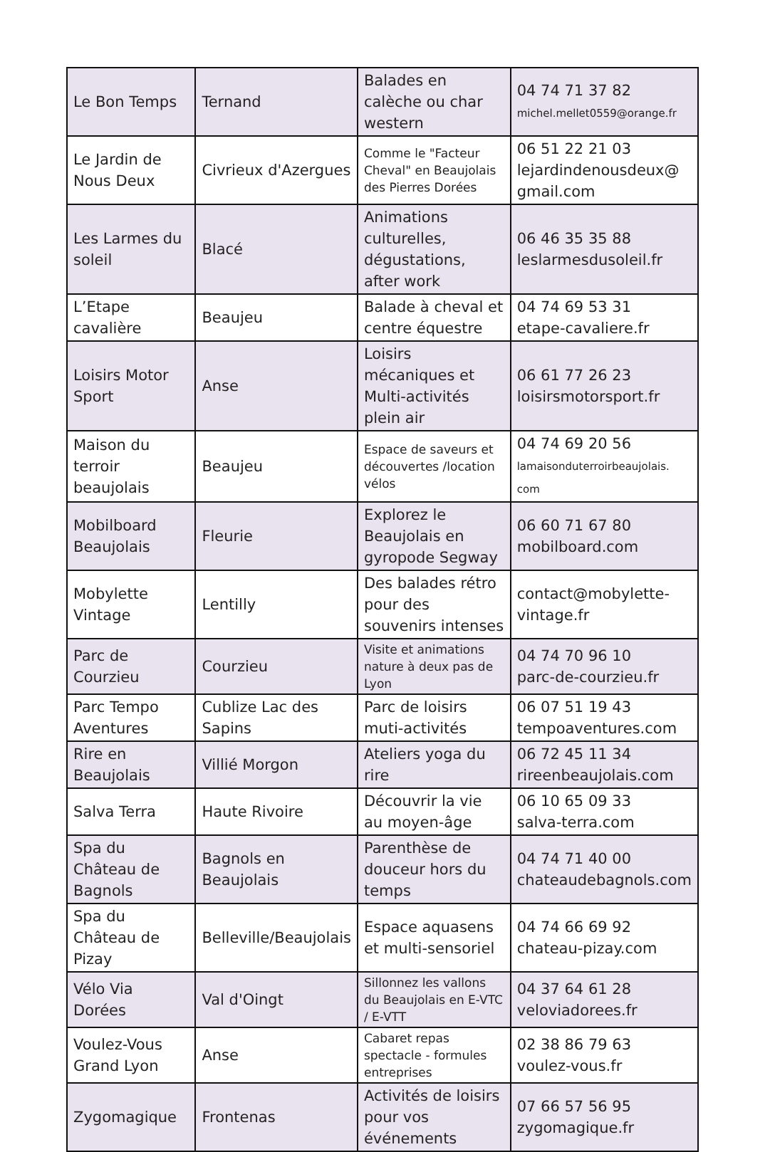| Le Bon Temps | Ternand | Balades en calèche ou char western | 04 74 71 37 82 michel.mellet0559@orange.fr |
| Le Jardin de Nous Deux | Civrieux d'Azergues | Comme le "Facteur Cheval" en Beaujolais des Pierres Dorées | 06 51 22 21 03 lejardindenousdeux@ gmail.com |
| Les Larmes du soleil | Blacé | Animations culturelles, dégustations, after work | 06 46 35 35 88 leslarmesdusoleil.fr |
| L’Etape cavalière | Beaujeu | Balade à cheval et centre équestre | 04 74 69 53 31 etape-cavaliere.fr |
| Loisirs Motor Sport | Anse | Loisirs mécaniques et Multi-activités plein air | 06 61 77 26 23 loisirsmotorsport.fr |
| Maison du terroir beaujolais | Beaujeu | Espace de saveurs et découvertes /location vélos | 04 74 69 20 56 lamaisonduterroirbeaujolais. com |
| Mobilboard Beaujolais | Fleurie | Explorez le Beaujolais en gyropode Segway | 06 60 71 67 80 mobilboard.com |
| Mobylette Vintage | Lentilly | Des balades rétro pour des souvenirs intenses | contact@mobylette-vintage.fr |
| Parc de Courzieu | Courzieu | Visite et animations nature à deux pas de Lyon | 04 74 70 96 10 parc-de-courzieu.fr |
| Parc Tempo Aventures | Cublize Lac des Sapins | Parc de loisirs muti-activités | 06 07 51 19 43 tempoaventures.com |
| Rire en Beaujolais | Villié Morgon | Ateliers yoga du rire | 06 72 45 11 34 rireenbeaujolais.com |
| Salva Terra | Haute Rivoire | Découvrir la vie au moyen-âge | 06 10 65 09 33 salva-terra.com |
| Spa du Château de Bagnols | Bagnols en Beaujolais | Parenthèse de douceur hors du temps | 04 74 71 40 00 chateaudebagnols.com |
| Spa du Château de Pizay | Belleville/Beaujolais | Espace aquasens et multi-sensoriel | 04 74 66 69 92 chateau-pizay.com |
| Vélo Via Dorées | Val d'Oingt | Sillonnez les vallons du Beaujolais en E-VTC / E-VTT | 04 37 64 61 28 veloviadorees.fr |
| Voulez-Vous Grand Lyon | Anse | Cabaret repas spectacle - formules entreprises | 02 38 86 79 63 voulez-vous.fr |
| Zygomagique | Frontenas | Activités de loisirs pour vos événements | 07 66 57 56 95 zygomagique.fr |